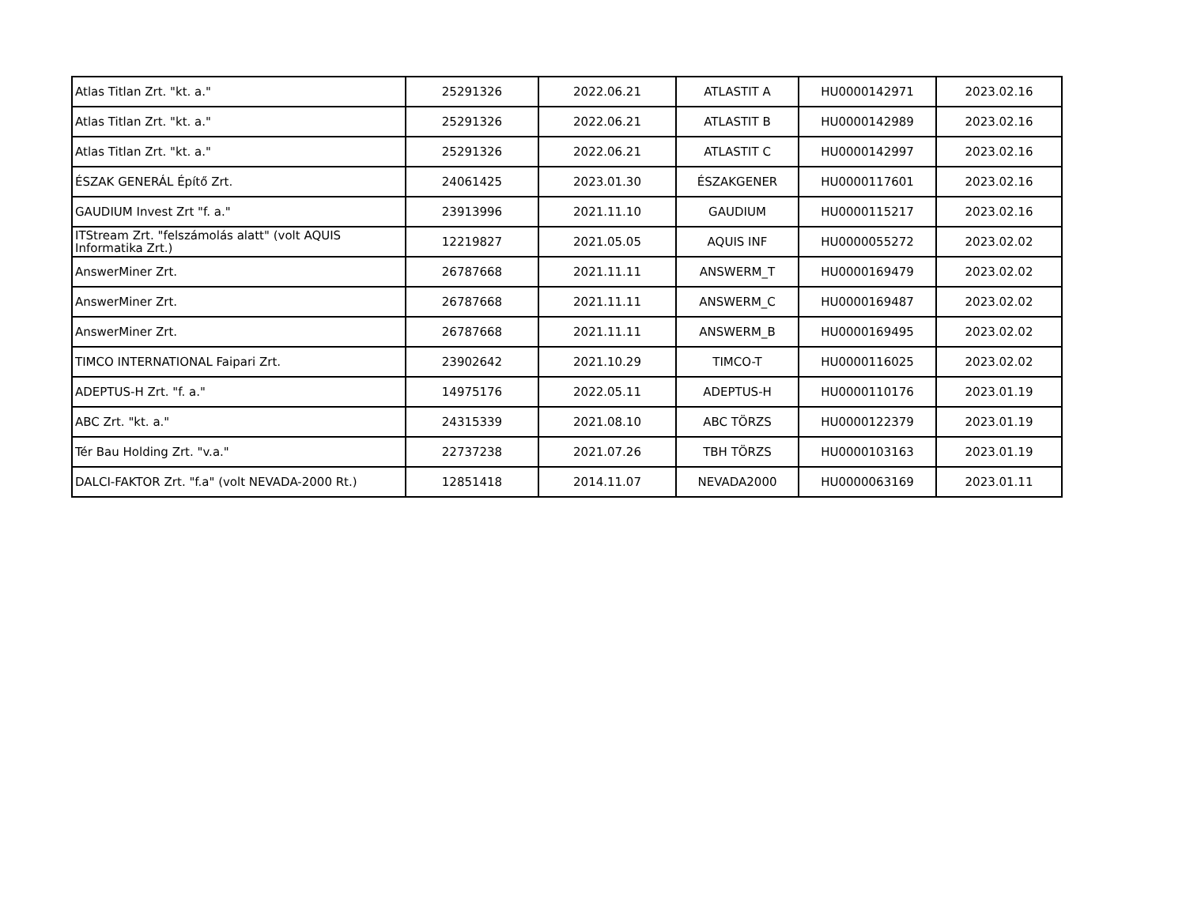| Atlas Titlan Zrt. "kt. a." | 25291326 | 2022.06.21 | ATLASTIT A | HU0000142971 | 2023.02.16 |
| Atlas Titlan Zrt. "kt. a." | 25291326 | 2022.06.21 | ATLASTIT B | HU0000142989 | 2023.02.16 |
| Atlas Titlan Zrt. "kt. a." | 25291326 | 2022.06.21 | ATLASTIT C | HU0000142997 | 2023.02.16 |
| ÉSZAK GENERÁL Építő Zrt. | 24061425 | 2023.01.30 | ÉSZAKGENER | HU0000117601 | 2023.02.16 |
| GAUDIUM Invest Zrt "f. a." | 23913996 | 2021.11.10 | GAUDIUM | HU0000115217 | 2023.02.16 |
| ITStream Zrt. "felszámolás alatt" (volt AQUIS Informatika Zrt.) | 12219827 | 2021.05.05 | AQUIS INF | HU0000055272 | 2023.02.02 |
| AnswerMiner Zrt. | 26787668 | 2021.11.11 | ANSWERM_T | HU0000169479 | 2023.02.02 |
| AnswerMiner Zrt. | 26787668 | 2021.11.11 | ANSWERM_C | HU0000169487 | 2023.02.02 |
| AnswerMiner Zrt. | 26787668 | 2021.11.11 | ANSWERM_B | HU0000169495 | 2023.02.02 |
| TIMCO INTERNATIONAL Faipari Zrt. | 23902642 | 2021.10.29 | TIMCO-T | HU0000116025 | 2023.02.02 |
| ADEPTUS-H Zrt. "f. a." | 14975176 | 2022.05.11 | ADEPTUS-H | HU0000110176 | 2023.01.19 |
| ABC Zrt. "kt. a." | 24315339 | 2021.08.10 | ABC TÖRZS | HU0000122379 | 2023.01.19 |
| Tér Bau Holding Zrt. "v.a." | 22737238 | 2021.07.26 | TBH TÖRZS | HU0000103163 | 2023.01.19 |
| DALCI-FAKTOR Zrt. "f.a" (volt NEVADA-2000 Rt.) | 12851418 | 2014.11.07 | NEVADA2000 | HU0000063169 | 2023.01.11 |